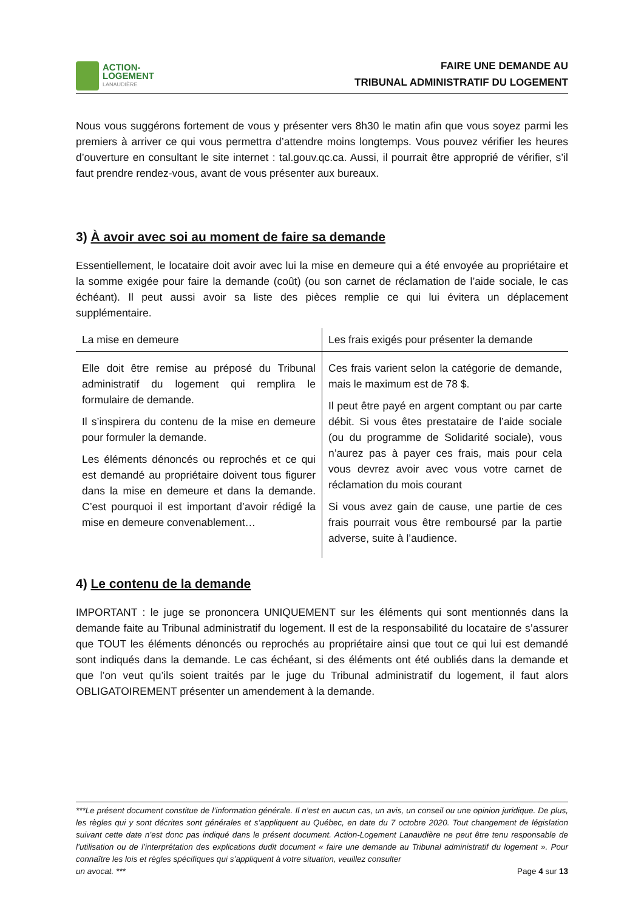ACTION-
LOGEMENT
LANAUDIÈRE
FAIRE UNE DEMANDE AU
TRIBUNAL ADMINISTRATIF DU LOGEMENT
Nous vous suggérons fortement de vous y présenter vers 8h30 le matin afin que vous soyez parmi les premiers à arriver ce qui vous permettra d’attendre moins longtemps. Vous pouvez vérifier les heures d’ouverture en consultant le site internet : tal.gouv.qc.ca. Aussi, il pourrait être approprié de vérifier, s’il faut prendre rendez-vous, avant de vous présenter aux bureaux.
3) À avoir avec soi au moment de faire sa demande
Essentiellement, le locataire doit avoir avec lui la mise en demeure qui a été envoyée au propriétaire et la somme exigée pour faire la demande (coût) (ou son carnet de réclamation de l’aide sociale, le cas échéant). Il peut aussi avoir sa liste des pièces remplie ce qui lui évitera un déplacement supplémentaire.
| La mise en demeure | Les frais exigés pour présenter la demande |
| --- | --- |
| Elle doit être remise au préposé du Tribunal administratif du logement qui remplira le formulaire de demande. Il s’inspirera du contenu de la mise en demeure pour formuler la demande. Les éléments dénoncés ou reprochés et ce qui est demandé au propriétaire doivent tous figurer dans la mise en demeure et dans la demande. C’est pourquoi il est important d’avoir rédigé la mise en demeure convenablement… | Ces frais varient selon la catégorie de demande, mais le maximum est de 78 $. Il peut être payé en argent comptant ou par carte débit. Si vous êtes prestataire de l’aide sociale (ou du programme de Solidarité sociale), vous n’aurez pas à payer ces frais, mais pour cela vous devrez avoir avec vous votre carnet de réclamation du mois courant Si vous avez gain de cause, une partie de ces frais pourrait vous être remboursé par la partie adverse, suite à l’audience. |
4) Le contenu de la demande
IMPORTANT : le juge se prononcera UNIQUEMENT sur les éléments qui sont mentionnés dans la demande faite au Tribunal administratif du logement. Il est de la responsabilité du locataire de s’assurer que TOUT les éléments dénoncés ou reprochés au propriétaire ainsi que tout ce qui lui est demandé sont indiqués dans la demande. Le cas échéant, si des éléments ont été oubliés dans la demande et que l’on veut qu’ils soient traités par le juge du Tribunal administratif du logement, il faut alors OBLIGATOIREMENT présenter un amendement à la demande.
***Le présent document constitue de l’information générale. Il n’est en aucun cas, un avis, un conseil ou une opinion juridique. De plus, les règles qui y sont décrites sont générales et s’appliquent au Québec, en date du 7 octobre 2020. Tout changement de législation suivant cette date n’est donc pas indiqué dans le présent document. Action-Logement Lanaudière ne peut être tenu responsable de l’utilisation ou de l’interprétation des explications dudit document « faire une demande au Tribunal administratif du logement ». Pour connaître les lois et règles spécifiques qui s’appliquent à votre situation, veuillez consulter
un avocat. *** Page 4 sur 13